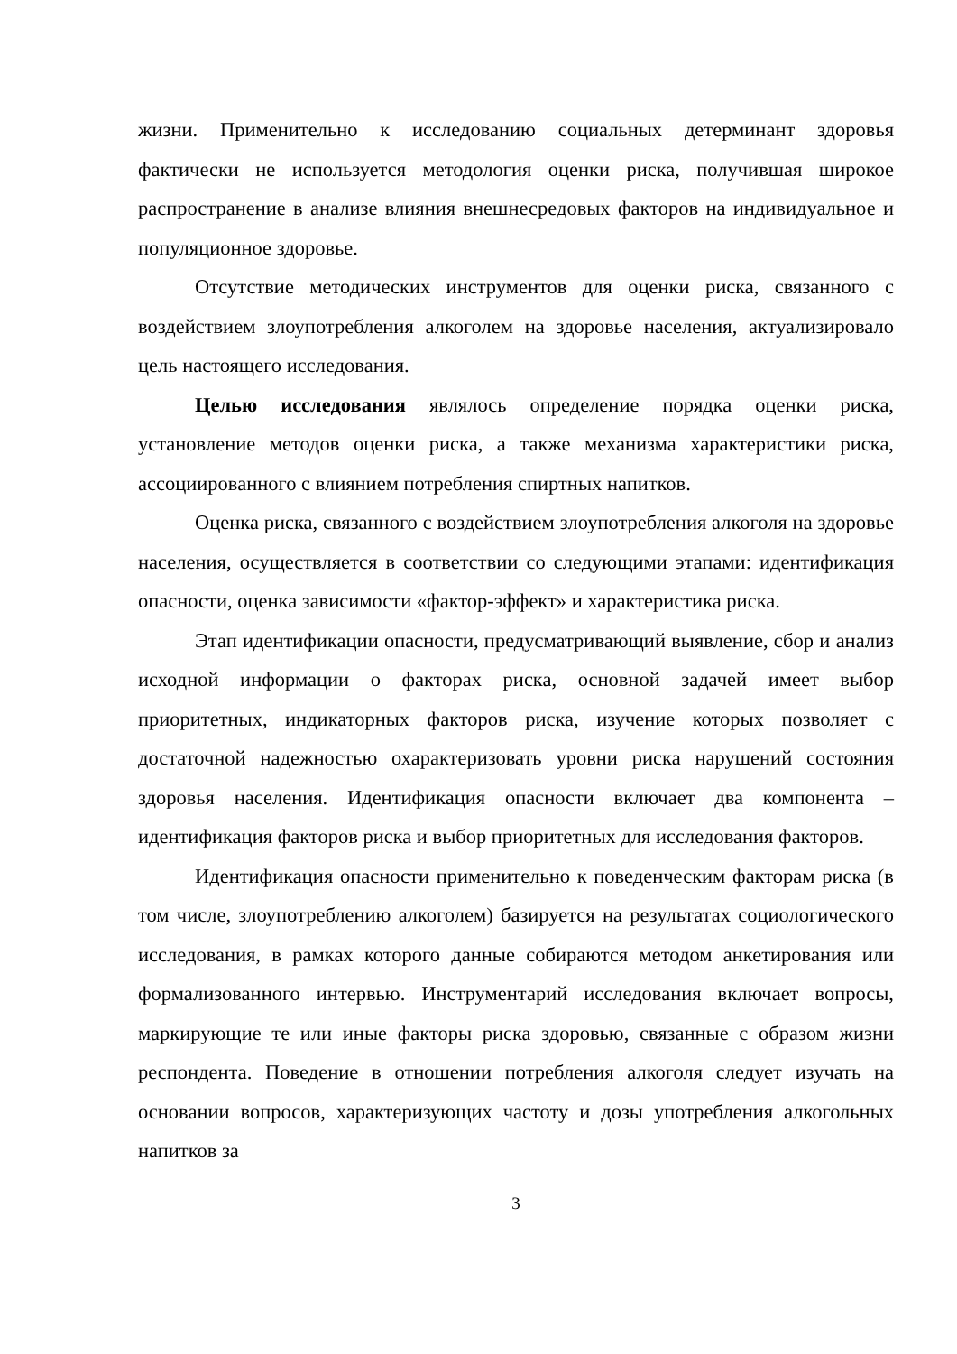жизни. Применительно к исследованию социальных детерминант здоровья фактически не используется методология оценки риска, получившая широкое распространение в анализе влияния внешнесредовых факторов на индивидуальное и популяционное здоровье.
Отсутствие методических инструментов для оценки риска, связанного с воздействием злоупотребления алкоголем на здоровье населения, актуализировало цель настоящего исследования.
Целью исследования являлось определение порядка оценки риска, установление методов оценки риска, а также механизма характеристики риска, ассоциированного с влиянием потребления спиртных напитков.
Оценка риска, связанного с воздействием злоупотребления алкоголя на здоровье населения, осуществляется в соответствии со следующими этапами: идентификация опасности, оценка зависимости «фактор-эффект» и характеристика риска.
Этап идентификации опасности, предусматривающий выявление, сбор и анализ исходной информации о факторах риска, основной задачей имеет выбор приоритетных, индикаторных факторов риска, изучение которых позволяет с достаточной надежностью охарактеризовать уровни риска нарушений состояния здоровья населения. Идентификация опасности включает два компонента – идентификация факторов риска и выбор приоритетных для исследования факторов.
Идентификация опасности применительно к поведенческим факторам риска (в том числе, злоупотреблению алкоголем) базируется на результатах социологического исследования, в рамках которого данные собираются методом анкетирования или формализованного интервью. Инструментарий исследования включает вопросы, маркирующие те или иные факторы риска здоровью, связанные с образом жизни респондента. Поведение в отношении потребления алкоголя следует изучать на основании вопросов, характеризующих частоту и дозы употребления алкогольных напитков за
3